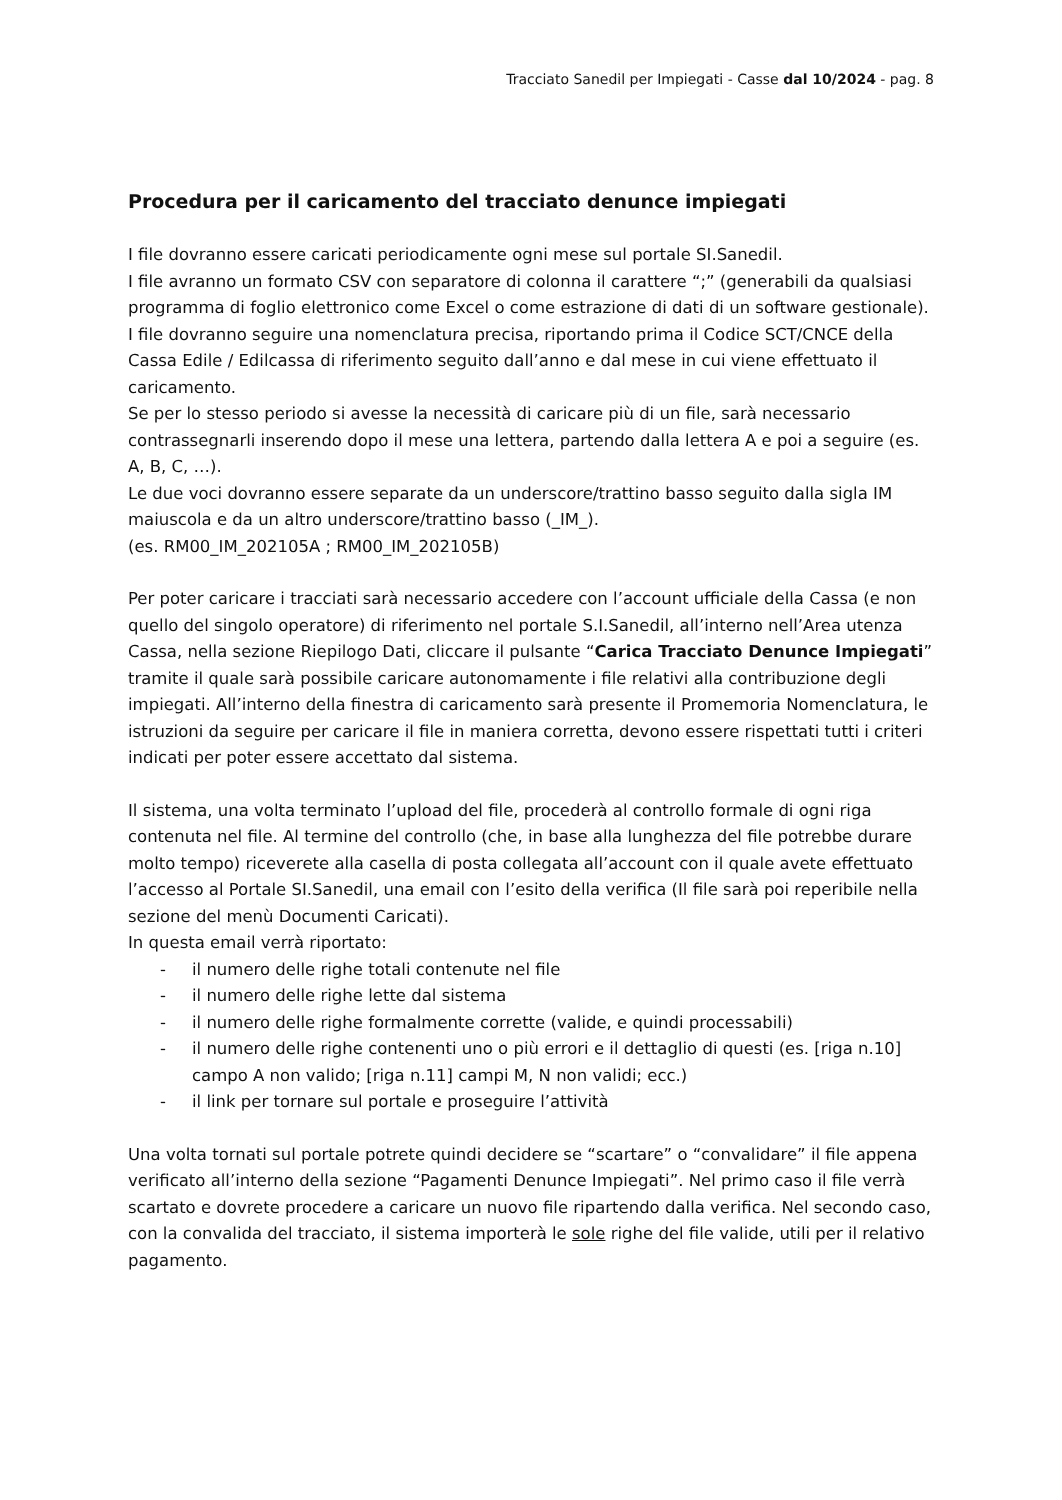Tracciato Sanedil per Impiegati - Casse dal 10/2024 - pag. 8
Procedura per il caricamento del tracciato denunce impiegati
I file dovranno essere caricati periodicamente ogni mese sul portale SI.Sanedil.
I file avranno un formato CSV con separatore di colonna il carattere “;” (generabili da qualsiasi programma di foglio elettronico come Excel o come estrazione di dati di un software gestionale).
I file dovranno seguire una nomenclatura precisa, riportando prima il Codice SCT/CNCE della Cassa Edile / Edilcassa di riferimento seguito dall’anno e dal mese in cui viene effettuato il caricamento.
Se per lo stesso periodo si avesse la necessità di caricare più di un file, sarà necessario contrassegnarli inserendo dopo il mese una lettera, partendo dalla lettera A e poi a seguire (es. A, B, C, …).
Le due voci dovranno essere separate da un underscore/trattino basso seguito dalla sigla IM maiuscola e da un altro underscore/trattino basso (_IM_).
(es. RM00_IM_202105A ; RM00_IM_202105B)
Per poter caricare i tracciati sarà necessario accedere con l’account ufficiale della Cassa (e non quello del singolo operatore) di riferimento nel portale S.I.Sanedil, all’interno nell’Area utenza Cassa, nella sezione Riepilogo Dati, cliccare il pulsante “Carica Tracciato Denunce Impiegati” tramite il quale sarà possibile caricare autonomamente i file relativi alla contribuzione degli impiegati. All’interno della finestra di caricamento sarà presente il Promemoria Nomenclatura, le istruzioni da seguire per caricare il file in maniera corretta, devono essere rispettati tutti i criteri indicati per poter essere accettato dal sistema.
Il sistema, una volta terminato l’upload del file, procederà al controllo formale di ogni riga contenuta nel file. Al termine del controllo (che, in base alla lunghezza del file potrebbe durare molto tempo) riceverete alla casella di posta collegata all’account con il quale avete effettuato l’accesso al Portale SI.Sanedil, una email con l’esito della verifica (Il file sarà poi reperibile nella sezione del menù Documenti Caricati).
In questa email verrà riportato:
- il numero delle righe totali contenute nel file
- il numero delle righe lette dal sistema
- il numero delle righe formalmente corrette (valide, e quindi processabili)
- il numero delle righe contenenti uno o più errori e il dettaglio di questi (es. [riga n.10] campo A non valido; [riga n.11] campi M, N non validi; ecc.)
- il link per tornare sul portale e proseguire l’attività
Una volta tornati sul portale potrete quindi decidere se “scartare” o “convalidare” il file appena verificato all’interno della sezione “Pagamenti Denunce Impiegati”. Nel primo caso il file verrà scartato e dovrete procedere a caricare un nuovo file ripartendo dalla verifica. Nel secondo caso, con la convalida del tracciato, il sistema importerà le sole righe del file valide, utili per il relativo pagamento.